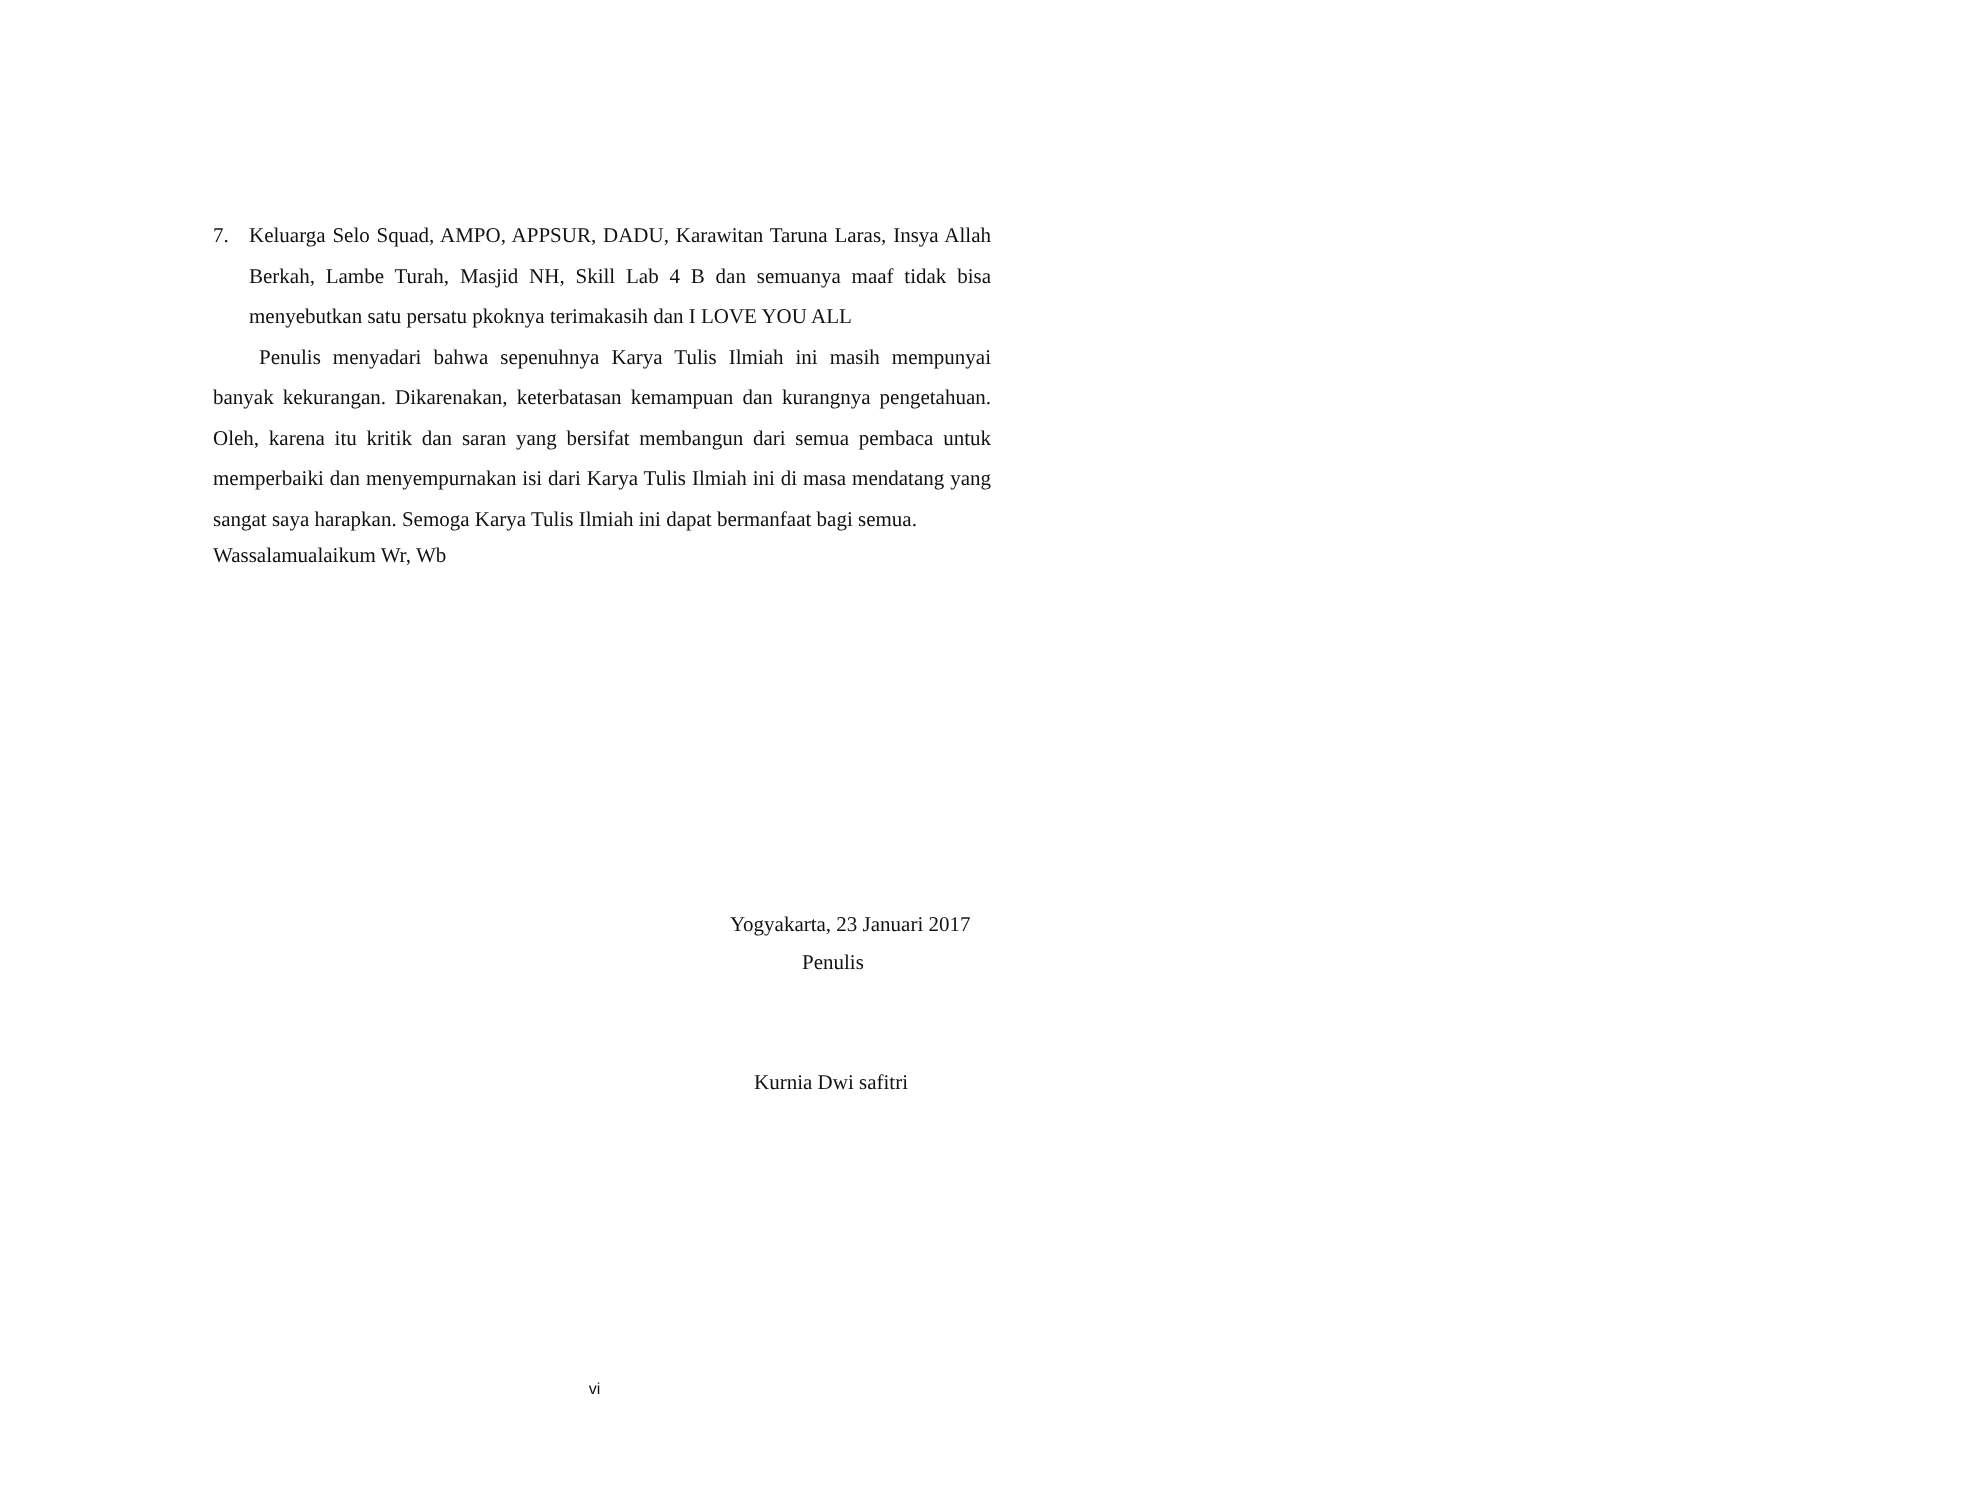7. Keluarga Selo Squad, AMPO, APPSUR, DADU, Karawitan Taruna Laras, Insya Allah Berkah, Lambe Turah, Masjid NH, Skill Lab 4 B dan semuanya maaf tidak bisa menyebutkan satu persatu pkoknya terimakasih dan I LOVE YOU ALL
Penulis menyadari bahwa sepenuhnya Karya Tulis Ilmiah ini masih mempunyai banyak kekurangan. Dikarenakan, keterbatasan kemampuan dan kurangnya pengetahuan. Oleh, karena itu kritik dan saran yang bersifat membangun dari semua pembaca untuk memperbaiki dan menyempurnakan isi dari Karya Tulis Ilmiah ini di masa mendatang yang sangat saya harapkan. Semoga Karya Tulis Ilmiah ini dapat bermanfaat bagi semua.
Wassalamualaikum Wr, Wb
Yogyakarta, 23 Januari 2017
Penulis
Kurnia Dwi safitri
vi